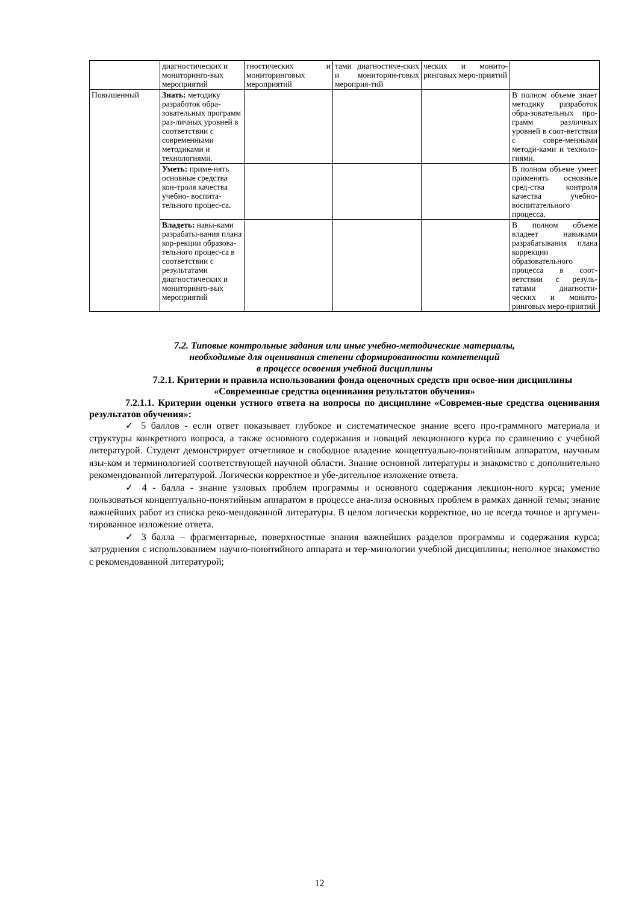| | диагностических и мониторинго-вых мероприятий | гностических и мониторинговых мероприятий | тами диагностиче-ских и мониторин-говых мероприя-тий | ческих и монито-ринговых меро-приятий | |
| Повышенный | Знать: методику разработок обра-зовательных программ раз-личных уровней в соответствии с современными методиками и технологиями. | | | | В полном объеме знает методику разработок обра-зовательных про-грамм различных уровней в соот-ветствии с совре-менными методи-ками и техноло-гиями. |
| | Уметь: приме-нять основные средства кон-троля качества учебно- воспита-тельного процес-са. | | | | В полном объеме умеет применять основные сред-ства контроля качества учебно-воспитательного процесса. |
| | Владеть: навы-ками разрабаты-вания плана кор-рекции образова-тельного процес-са в соответствии с результатами диагностических и мониторинго-вых мероприятий | | | | В полном объеме владеет навыками разрабатывания плана коррекции образовательного процесса в соот-ветствии с резуль-татами диагности-ческих и монито-ринговых меро-приятий |
7.2. Типовые контрольные задания или иные учебно-методические материалы,
необходимые для оценивания степени сформированности компетенций
в процессе освоения учебной дисциплины
7.2.1. Критерии и правила использования фонда оценочных средств при освое-нии дисциплины «Современные средства оценивания результатов обучения»
7.2.1.1. Критерии оценки устного ответа на вопросы по дисциплине «Современ-ные средства оценивания результатов обучения»:
✓ 5 баллов - если ответ показывает глубокое и систематическое знание всего про-граммного материала и структуры конкретного вопроса, а также основного содержания и новаций лекционного курса по сравнению с учебной литературой. Студент демонстрирует отчетливое и свободное владение концептуально-понятийным аппаратом, научным язы-ком и терминологией соответствующей научной области. Знание основной литературы и знакомство с дополнительно рекомендованной литературой. Логически корректное и убе-дительное изложение ответа.
✓ 4 - балла - знание узловых проблем программы и основного содержания лекцион-ного курса; умение пользоваться концептуально-понятийным аппаратом в процессе ана-лиза основных проблем в рамках данной темы; знание важнейших работ из списка реко-мендованной литературы. В целом логически корректное, но не всегда точное и аргумен-тированное изложение ответа.
✓ 3 балла – фрагментарные, поверхностные знания важнейших разделов программы и содержания курса; затруднения с использованием научно-понятийного аппарата и тер-минологии учебной дисциплины; неполное знакомство с рекомендованной литературой;
12